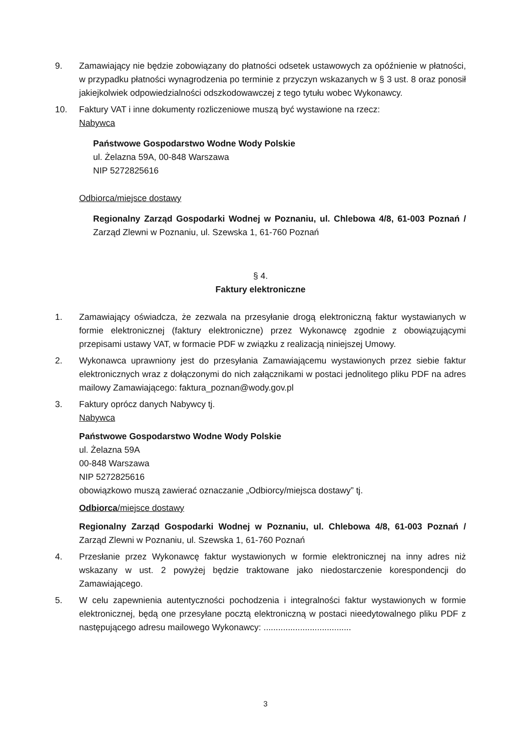9. Zamawiający nie będzie zobowiązany do płatności odsetek ustawowych za opóźnienie w płatności, w przypadku płatności wynagrodzenia po terminie z przyczyn wskazanych w § 3 ust. 8 oraz ponosił jakiejkolwiek odpowiedzialności odszkodowawczej z tego tytułu wobec Wykonawcy.
10. Faktury VAT i inne dokumenty rozliczeniowe muszą być wystawione na rzecz:
Nabywca
Państwowe Gospodarstwo Wodne Wody Polskie
ul. Żelazna 59A, 00-848 Warszawa
NIP 5272825616
Odbiorca/miejsce dostawy
Regionalny Zarząd Gospodarki Wodnej w Poznaniu, ul. Chlebowa 4/8, 61-003 Poznań / Zarząd Zlewni w Poznaniu, ul. Szewska 1, 61-760 Poznań
§ 4.
Faktury elektroniczne
1. Zamawiający oświadcza, że zezwala na przesyłanie drogą elektroniczną faktur wystawianych w formie elektronicznej (faktury elektroniczne) przez Wykonawcę zgodnie z obowiązującymi przepisami ustawy VAT, w formacie PDF w związku z realizacją niniejszej Umowy.
2. Wykonawca uprawniony jest do przesyłania Zamawiającemu wystawionych przez siebie faktur elektronicznych wraz z dołączonymi do nich załącznikami w postaci jednolitego pliku PDF na adres mailowy Zamawiającego: faktura_poznan@wody.gov.pl
3. Faktury oprócz danych Nabywcy tj.
Nabywca
Państwowe Gospodarstwo Wodne Wody Polskie
ul. Żelazna 59A
00-848 Warszawa
NIP 5272825616
obowiązkowo muszą zawierać oznaczanie „Odbiorcy/miejsca dostawy” tj.
Odbiorca/miejsce dostawy
Regionalny Zarząd Gospodarki Wodnej w Poznaniu, ul. Chlebowa 4/8, 61-003 Poznań / Zarząd Zlewni w Poznaniu, ul. Szewska 1, 61-760 Poznań
4. Przesłanie przez Wykonawcę faktur wystawionych w formie elektronicznej na inny adres niż wskazany w ust. 2 powyżej będzie traktowane jako niedostarczenie korespondencji do Zamawiającego.
5. W celu zapewnienia autentyczności pochodzenia i integralności faktur wystawionych w formie elektronicznej, będą one przesyłane pocztą elektroniczną w postaci nieedytowalnego pliku PDF z następującego adresu mailowego Wykonawcy: ....................................
3